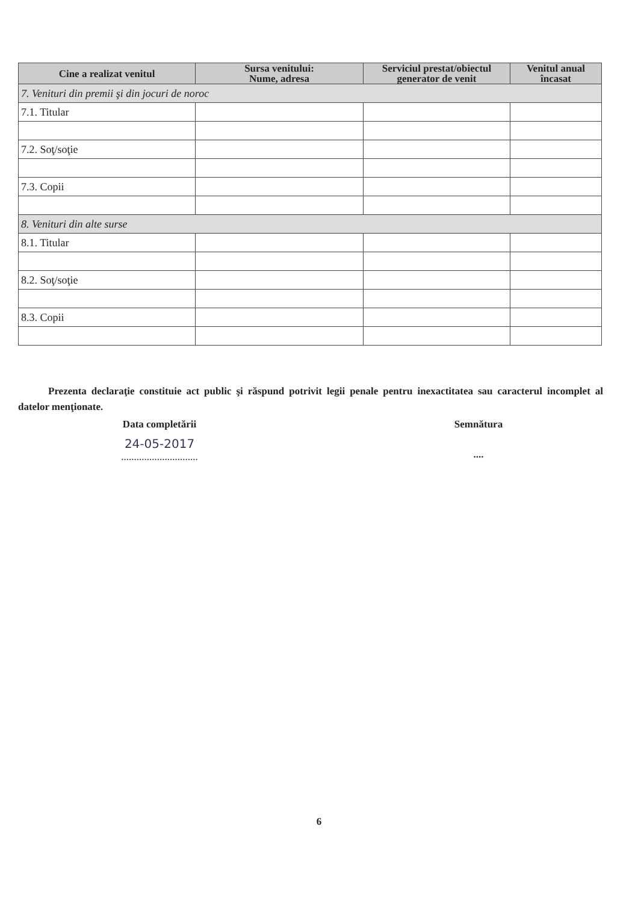| Cine a realizat venitul | Sursa venitului: Nume, adresa | Serviciul prestat/obiectul generator de venit | Venitul anual încasat |
| --- | --- | --- | --- |
| 7. Venituri din premii şi din jocuri de noroc | | | |
| 7.1. Titular | | | |
| 7.2. Soţ/soţie | | | |
| 7.3. Copii | | | |
| 8. Venituri din alte surse | | | |
| 8.1. Titular | | | |
| 8.2. Soţ/soţie | | | |
| 8.3. Copii | | | |
Prezenta declaraţie constituie act public şi răspund potrivit legii penale pentru inexactitatea sau caracterul incomplet al datelor menţionate.
Data completării
24-05-2017
..............................
Semnătura
....
6